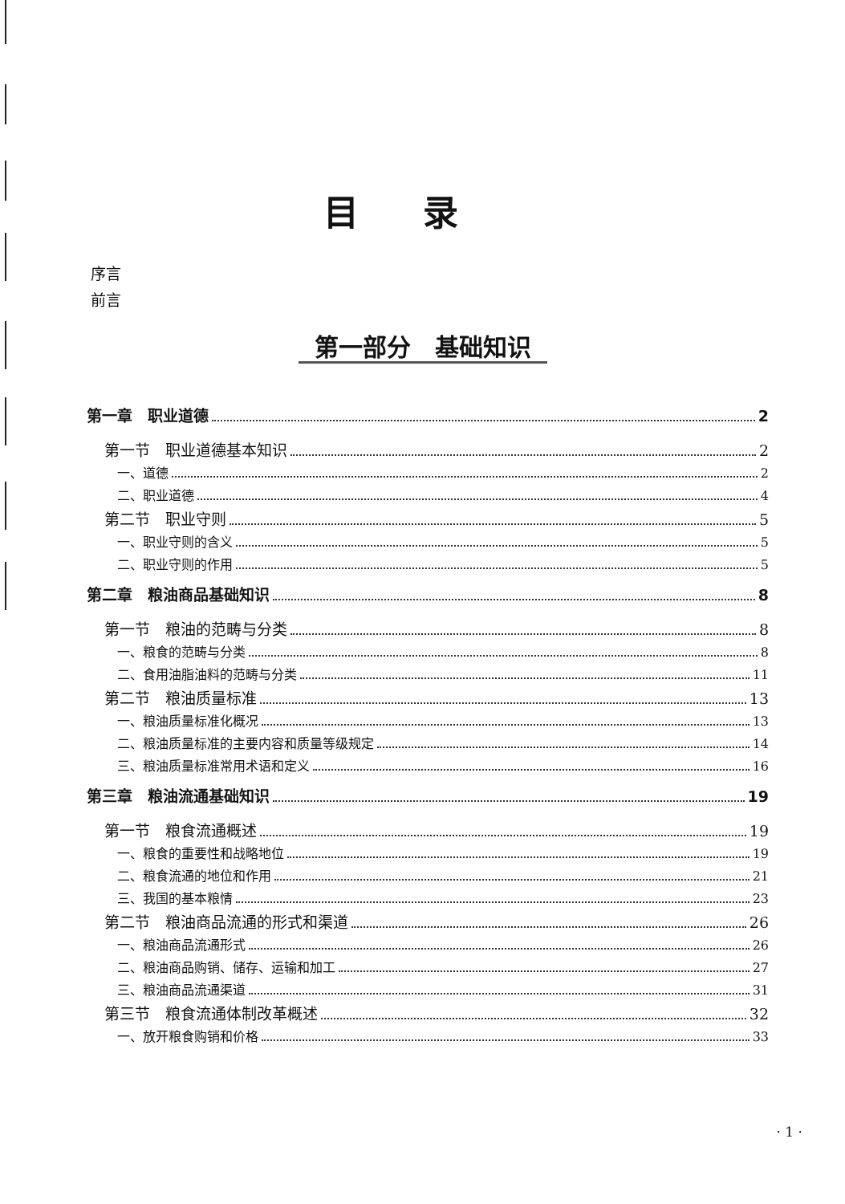目录
序言
前言
第一部分　基础知识
第一章　职业道德 2
第一节　职业道德基本知识 2
一、道德 2
二、职业道德 4
第二节　职业守则 5
一、职业守则的含义 5
二、职业守则的作用 5
第二章　粮油商品基础知识 8
第一节　粮油的范畴与分类 8
一、粮食的范畴与分类 8
二、食用油脂油料的范畴与分类 11
第二节　粮油质量标准 13
一、粮油质量标准化概况 13
二、粮油质量标准的主要内容和质量等级规定 14
三、粮油质量标准常用术语和定义 16
第三章　粮油流通基础知识 19
第一节　粮食流通概述 19
一、粮食的重要性和战略地位 19
二、粮食流通的地位和作用 21
三、我国的基本粮情 23
第二节　粮油商品流通的形式和渠道 26
一、粮油商品流通形式 26
二、粮油商品购销、储存、运输和加工 27
三、粮油商品流通渠道 31
第三节　粮食流通体制改革概述 32
一、放开粮食购销和价格 33
· 1 ·